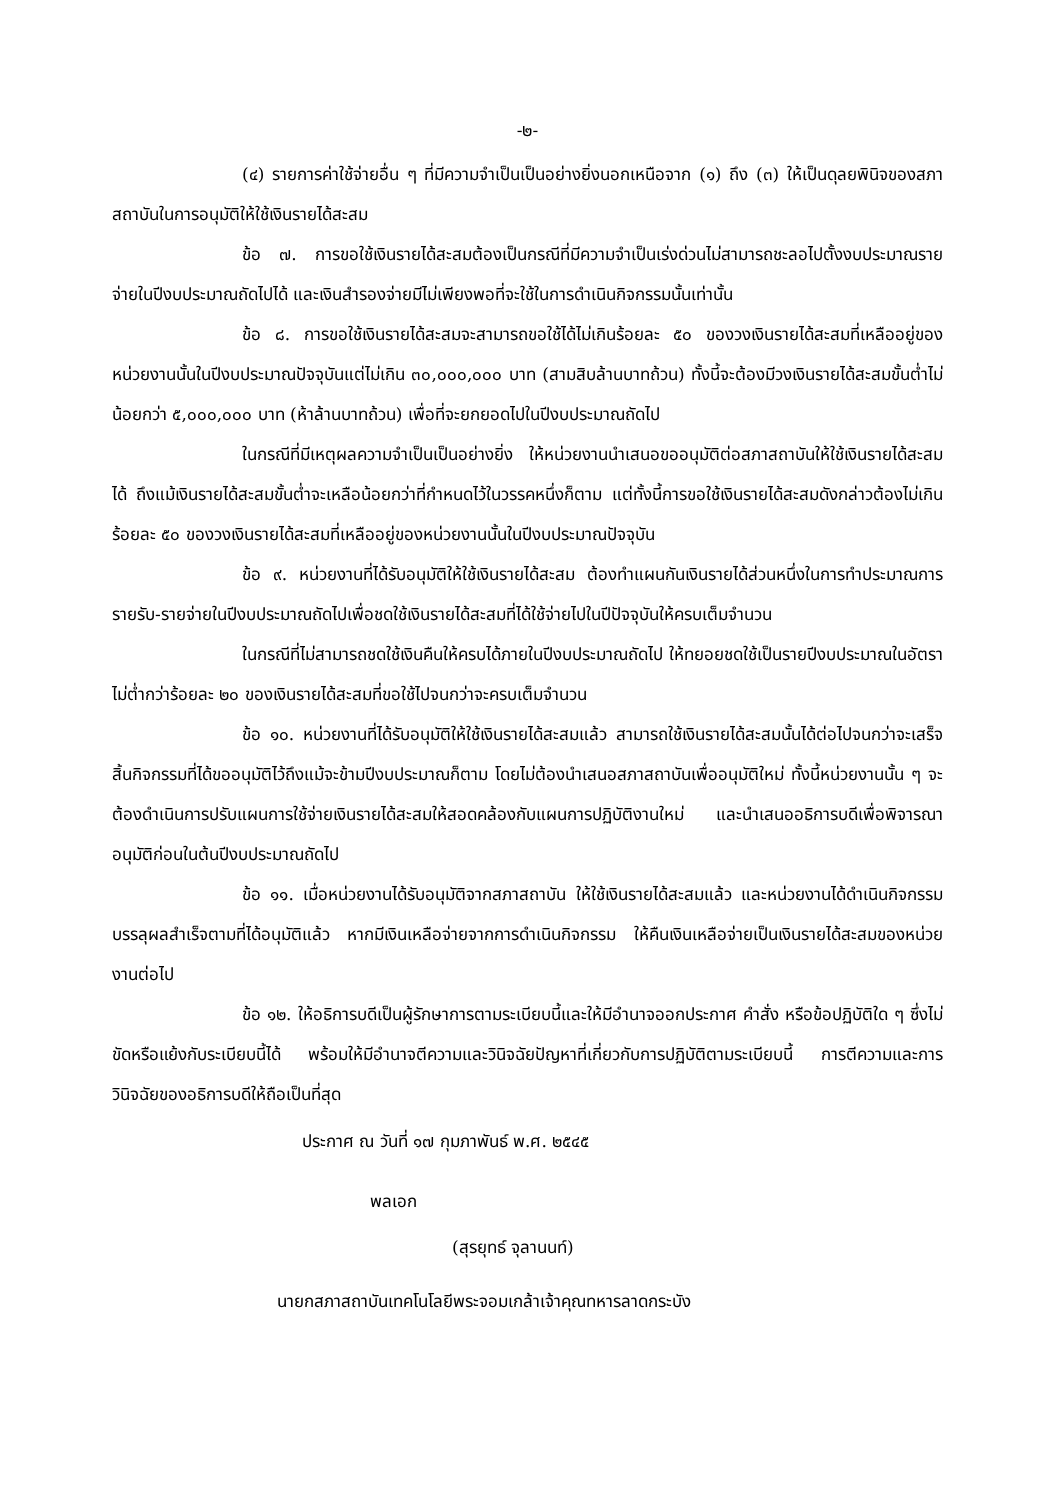-๒-
(๔) รายการค่าใช้จ่ายอื่น ๆ ที่มีความจำเป็นเป็นอย่างยิ่งนอกเหนือจาก (๑) ถึง (๓) ให้เป็นดุลยพินิจของสภาสถาบันในการอนุมัติให้ใช้เงินรายได้สะสม
ข้อ ๗. การขอใช้เงินรายได้สะสมต้องเป็นกรณีที่มีความจำเป็นเร่งด่วนไม่สามารถชะลอไปตั้งงบประมาณรายจ่ายในปีงบประมาณถัดไปได้ และเงินสำรองจ่ายมีไม่เพียงพอที่จะใช้ในการดำเนินกิจกรรมนั้นเท่านั้น
ข้อ ๘. การขอใช้เงินรายได้สะสมจะสามารถขอใช้ได้ไม่เกินร้อยละ ๕๐ ของวงเงินรายได้สะสมที่เหลืออยู่ของหน่วยงานนั้นในปีงบประมาณปัจจุบันแต่ไม่เกิน ๓๐,๐๐๐,๐๐๐ บาท (สามสิบล้านบาทถ้วน) ทั้งนี้จะต้องมีวงเงินรายได้สะสมขั้นต่ำไม่น้อยกว่า ๕,๐๐๐,๐๐๐ บาท (ห้าล้านบาทถ้วน) เพื่อที่จะยกยอดไปในปีงบประมาณถัดไป
ในกรณีที่มีเหตุผลความจำเป็นเป็นอย่างยิ่ง ให้หน่วยงานนำเสนอขออนุมัติต่อสภาสถาบันให้ใช้เงินรายได้สะสมได้ ถึงแม้เงินรายได้สะสมขั้นต่ำจะเหลือน้อยกว่าที่กำหนดไว้ในวรรคหนึ่งก็ตาม แต่ทั้งนี้การขอใช้เงินรายได้สะสมดังกล่าวต้องไม่เกินร้อยละ ๕๐ ของวงเงินรายได้สะสมที่เหลืออยู่ของหน่วยงานนั้นในปีงบประมาณปัจจุบัน
ข้อ ๙. หน่วยงานที่ได้รับอนุมัติให้ใช้เงินรายได้สะสม ต้องทำแผนกันเงินรายได้ส่วนหนึ่งในการทำประมาณการรายรับ-รายจ่ายในปีงบประมาณถัดไปเพื่อชดใช้เงินรายได้สะสมที่ได้ใช้จ่ายไปในปีปัจจุบันให้ครบเต็มจำนวน
ในกรณีที่ไม่สามารถชดใช้เงินคืนให้ครบได้ภายในปีงบประมาณถัดไป ให้ทยอยชดใช้เป็นรายปีงบประมาณในอัตราไม่ต่ำกว่าร้อยละ ๒๐ ของเงินรายได้สะสมที่ขอใช้ไปจนกว่าจะครบเต็มจำนวน
ข้อ ๑๐. หน่วยงานที่ได้รับอนุมัติให้ใช้เงินรายได้สะสมแล้ว สามารถใช้เงินรายได้สะสมนั้นได้ต่อไปจนกว่าจะเสร็จสิ้นกิจกรรมที่ได้ขออนุมัติไว้ถึงแม้จะข้ามปีงบประมาณก็ตาม โดยไม่ต้องนำเสนอสภาสถาบันเพื่ออนุมัติใหม่ ทั้งนี้หน่วยงานนั้น ๆ จะต้องดำเนินการปรับแผนการใช้จ่ายเงินรายได้สะสมให้สอดคล้องกับแผนการปฏิบัติงานใหม่ และนำเสนออธิการบดีเพื่อพิจารณาอนุมัติก่อนในต้นปีงบประมาณถัดไป
ข้อ ๑๑. เมื่อหน่วยงานได้รับอนุมัติจากสภาสถาบัน ให้ใช้เงินรายได้สะสมแล้ว และหน่วยงานได้ดำเนินกิจกรรมบรรลุผลสำเร็จตามที่ได้อนุมัติแล้ว หากมีเงินเหลือจ่ายจากการดำเนินกิจกรรม ให้คืนเงินเหลือจ่ายเป็นเงินรายได้สะสมของหน่วยงานต่อไป
ข้อ ๑๒. ให้อธิการบดีเป็นผู้รักษาการตามระเบียบนี้และให้มีอำนาจออกประกาศ คำสั่ง หรือข้อปฏิบัติใด ๆ ซึ่งไม่ขัดหรือแย้งกับระเบียบนี้ได้ พร้อมให้มีอำนาจตีความและวินิจฉัยปัญหาที่เกี่ยวกับการปฏิบัติตามระเบียบนี้ การตีความและการวินิจฉัยของอธิการบดีให้ถือเป็นที่สุด
ประกาศ ณ วันที่ ๑๗ กุมภาพันธ์ พ.ศ. ๒๕๔๕
พลเอก
(สุรยุทธ์ จุลานนท์)
นายกสภาสถาบันเทคโนโลยีพระจอมเกล้าเจ้าคุณทหารลาดกระบัง